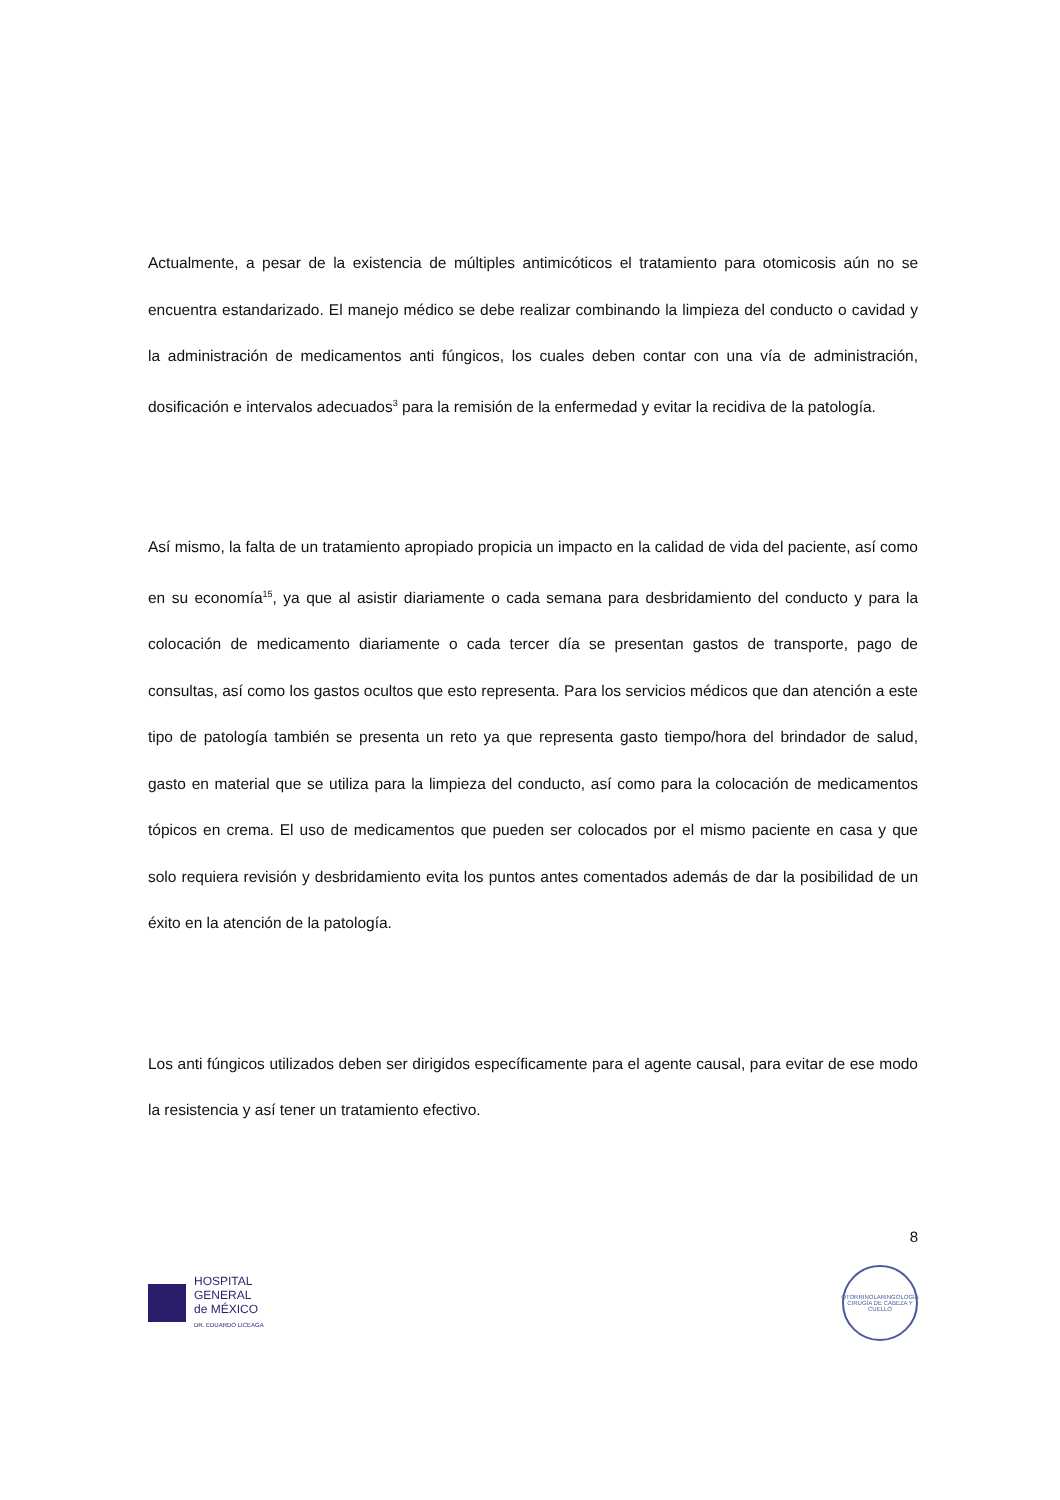Actualmente, a pesar de la existencia de múltiples antimicóticos el tratamiento para otomicosis aún no se encuentra estandarizado. El manejo médico se debe realizar combinando la limpieza del conducto o cavidad y la administración de medicamentos anti fúngicos, los cuales deben contar con una vía de administración, dosificación e intervalos adecuados<sup>3</sup> para la remisión de la enfermedad y evitar la recidiva de la patología.
Así mismo, la falta de un tratamiento apropiado propicia un impacto en la calidad de vida del paciente, así como en su economía<sup>15</sup>, ya que al asistir diariamente o cada semana para desbridamiento del conducto y para la colocación de medicamento diariamente o cada tercer día se presentan gastos de transporte, pago de consultas, así como los gastos ocultos que esto representa. Para los servicios médicos que dan atención a este tipo de patología también se presenta un reto ya que representa gasto tiempo/hora del brindador de salud, gasto en material que se utiliza para la limpieza del conducto, así como para la colocación de medicamentos tópicos en crema. El uso de medicamentos que pueden ser colocados por el mismo paciente en casa y que solo requiera revisión y desbridamiento evita los puntos antes comentados además de dar la posibilidad de un éxito en la atención de la patología.
Los anti fúngicos utilizados deben ser dirigidos específicamente para el agente causal, para evitar de ese modo la resistencia y así tener un tratamiento efectivo.
8
HOSPITAL
GENERAL
de MÉXICO
DR. EDUARDO LICEAGA
OTORRINOLARINGOLOGÍA
CIRUGÍA DE CABEZA Y CUELLO